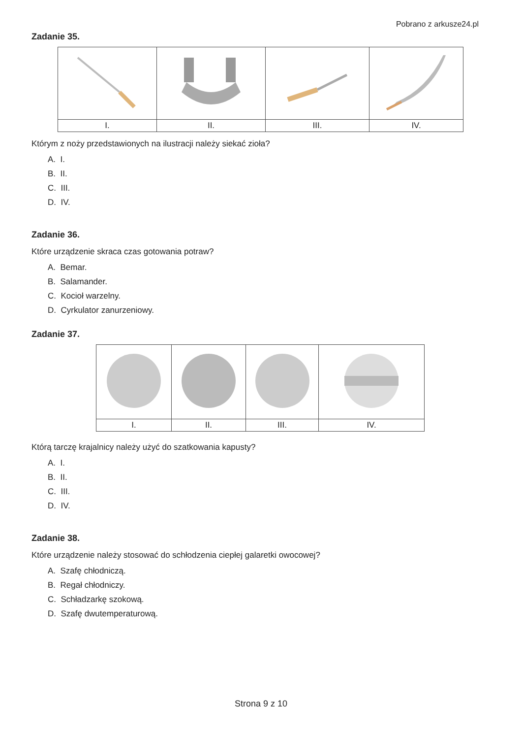Pobrano z arkusze24.pl
Zadanie 35.
| I. | II. | III. | IV. |
Którym z noży przedstawionych na ilustracji należy siekać zioła?
A. I.
B. II.
C. III.
D. IV.
Zadanie 36.
Które urządzenie skraca czas gotowania potraw?
A. Bemar.
B. Salamander.
C. Kocioł warzelny.
D. Cyrkulator zanurzeniowy.
Zadanie 37.
| I. | II. | III. | IV. |
Którą tarczę krajalnicy należy użyć do szatkowania kapusty?
A. I.
B. II.
C. III.
D. IV.
Zadanie 38.
Które urządzenie należy stosować do schłodzenia ciepłej galaretki owocowej?
A. Szafę chłodniczą.
B. Regał chłodniczy.
C. Schładzarkę szokową.
D. Szafę dwutemperaturową.
Strona 9 z 10